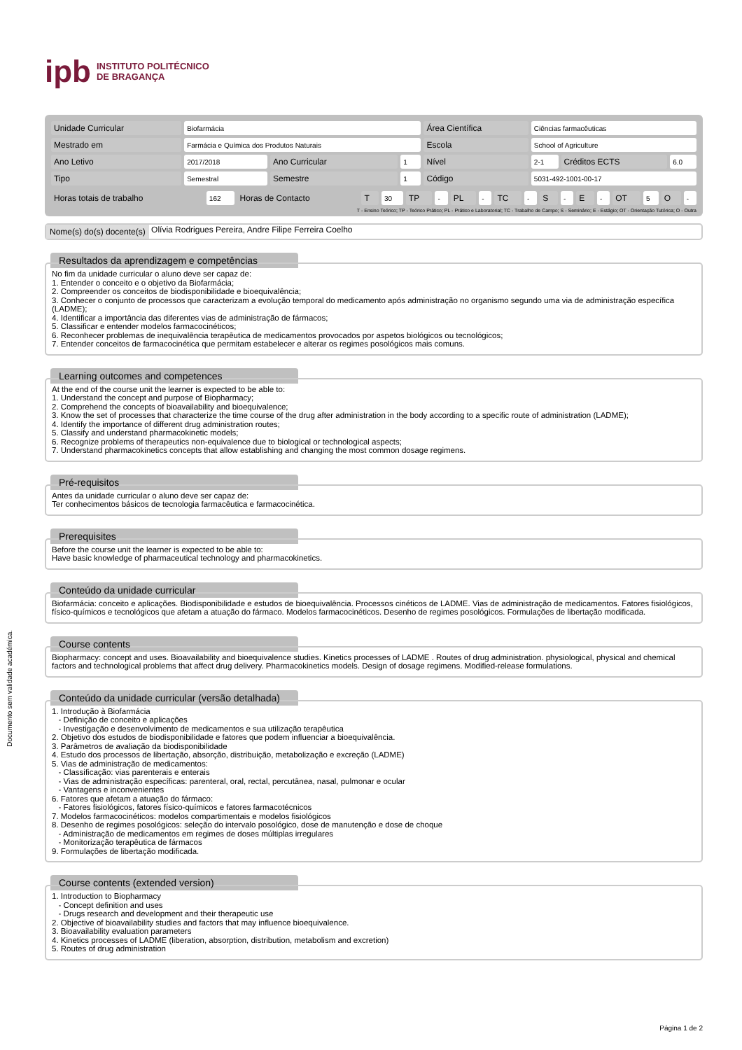Documento sem validade académica.
ipb INSTITUTO POLITÉCNICO
DE BRAGANÇA
| Unidade Curricular | Biofarmácia | | | Área Científica | Ciências farmacêuticas | | |
| Mestrado em | Farmácia e Química dos Produtos Naturais | | | Escola | School of Agriculture | | |
| Ano Letivo | 2017/2018 | Ano Curricular | 1 | Nível | 2-1 | Créditos ECTS | 6.0 |
| Tipo | Semestral | Semestre | 1 | Código | 5031-492-1001-00-17 | | |
| Horas totais de trabalho | 162 | Horas de Contacto | T | 30 | TP | - | PL | - | TC | - | S | - | E | - | OT | 5 | O | - |
T - Ensino Teórico; TP - Teórico Prático; PL - Prático e Laboratorial; TC - Trabalho de Campo; S - Seminário; E - Estágio; OT - Orientação Tutórica; O - Outra
Nome(s) do(s) docente(s) Olívia Rodrigues Pereira, Andre Filipe Ferreira Coelho
Resultados da aprendizagem e competências
No fim da unidade curricular o aluno deve ser capaz de:
1. Entender o conceito e o objetivo da Biofarmácia;
2. Compreender os conceitos de biodisponibilidade e bioequivalência;
3. Conhecer o conjunto de processos que caracterizam a evolução temporal do medicamento após administração no organismo segundo uma via de administração específica (LADME);
4. Identificar a importância das diferentes vias de administração de fármacos;
5. Classificar e entender modelos farmacocinéticos;
6. Reconhecer problemas de inequivalência terapêutica de medicamentos provocados por aspetos biológicos ou tecnológicos;
7. Entender conceitos de farmacocinética que permitam estabelecer e alterar os regimes posológicos mais comuns.
Learning outcomes and competences
At the end of the course unit the learner is expected to be able to:
1. Understand the concept and purpose of Biopharmacy;
2. Comprehend the concepts of bioavailability and bioequivalence;
3. Know the set of processes that characterize the time course of the drug after administration in the body according to a specific route of administration (LADME);
4. Identify the importance of different drug administration routes;
5. Classify and understand pharmacokinetic models;
6. Recognize problems of therapeutics non-equivalence due to biological or technological aspects;
7. Understand pharmacokinetics concepts that allow establishing and changing the most common dosage regimens.
Pré-requisitos
Antes da unidade curricular o aluno deve ser capaz de:
Ter conhecimentos básicos de tecnologia farmacêutica e farmacocinética.
Prerequisites
Before the course unit the learner is expected to be able to:
Have basic knowledge of pharmaceutical technology and pharmacokinetics.
Conteúdo da unidade curricular
Biofarmácia: conceito e aplicações. Biodisponibilidade e estudos de bioequivalência. Processos cinéticos de LADME. Vias de administração de medicamentos. Fatores fisiológicos, físico-químicos e tecnológicos que afetam a atuação do fármaco. Modelos farmacocinéticos. Desenho de regimes posológicos. Formulações de libertação modificada.
Course contents
Biopharmacy: concept and uses. Bioavailability and bioequivalence studies. Kinetics processes of LADME . Routes of drug administration. physiological, physical and chemical factors and technological problems that affect drug delivery. Pharmacokinetics models. Design of dosage regimens. Modified-release formulations.
Conteúdo da unidade curricular (versão detalhada)
1. Introdução à Biofarmácia
- Definição de conceito e aplicações
- Investigação e desenvolvimento de medicamentos e sua utilização terapêutica
2. Objetivo dos estudos de biodisponibilidade e fatores que podem influenciar a bioequivalência.
3. Parâmetros de avaliação da biodisponibilidade
4. Estudo dos processos de libertação, absorção, distribuição, metabolização e excreção (LADME)
5. Vias de administração de medicamentos:
- Classificação: vias parenterais e enterais
- Vias de administração específicas: parenteral, oral, rectal, percutânea, nasal, pulmonar e ocular
- Vantagens e inconvenientes
6. Fatores que afetam a atuação do fármaco:
- Fatores fisiológicos, fatores físico-químicos e fatores farmacotécnicos
7. Modelos farmacocinéticos: modelos compartimentais e modelos fisiológicos
8. Desenho de regimes posológicos: seleção do intervalo posológico, dose de manutenção e dose de choque
- Administração de medicamentos em regimes de doses múltiplas irregulares
- Monitorização terapêutica de fármacos
9. Formulações de libertação modificada.
Course contents (extended version)
1. Introduction to Biopharmacy
- Concept definition and uses
- Drugs research and development and their therapeutic use
2. Objective of bioavailability studies and factors that may influence bioequivalence.
3. Bioavailability evaluation parameters
4. Kinetics processes of LADME (liberation, absorption, distribution, metabolism and excretion)
5. Routes of drug administration
Página 1 de 2